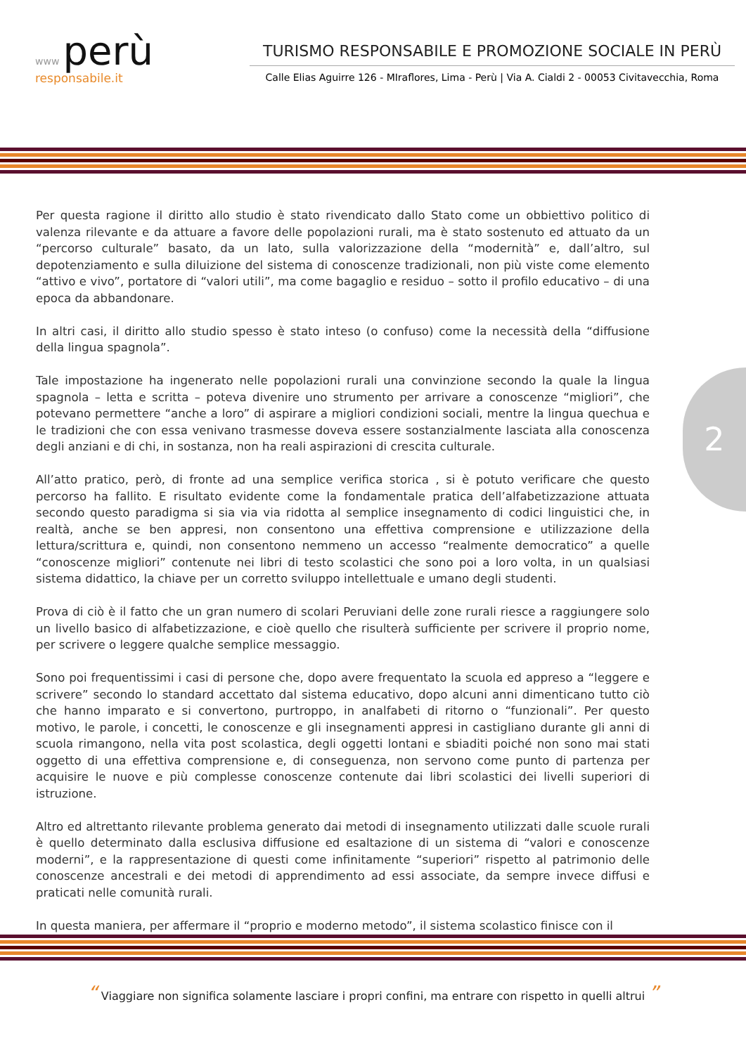www perù
responsabile.it
TURISMO RESPONSABILE E PROMOZIONE SOCIALE IN PERÙ
Calle Elias Aguirre 126 - MIraflores, Lima - Perù | Via A. Cialdi 2 - 00053 Civitavecchia, Roma
Per questa ragione il diritto allo studio è stato rivendicato dallo Stato come un obbiettivo politico di valenza rilevante e da attuare a favore delle popolazioni rurali, ma è stato sostenuto ed attuato da un “percorso culturale” basato, da un lato, sulla valorizzazione della “modernità” e, dall’altro, sul depotenziamento e sulla diluizione del sistema di conoscenze tradizionali, non più viste come elemento “attivo e vivo”, portatore di “valori utili”, ma come bagaglio e residuo – sotto il profilo educativo – di una epoca da abbandonare.
In altri casi, il diritto allo studio spesso è stato inteso (o confuso) come la necessità della “diffusione della lingua spagnola”.
Tale impostazione ha ingenerato nelle popolazioni rurali una convinzione secondo la quale la lingua spagnola – letta e scritta – poteva divenire uno strumento per arrivare a conoscenze “migliori”, che potevano permettere “anche a loro” di aspirare a migliori condizioni sociali, mentre la lingua quechua e le tradizioni che con essa venivano trasmesse doveva essere sostanzialmente lasciata alla conoscenza degli anziani e di chi, in sostanza, non ha reali aspirazioni di crescita culturale.
All’atto pratico, però, di fronte ad una semplice verifica storica , si è potuto verificare che questo percorso ha fallito. E risultato evidente come la fondamentale pratica dell’alfabetizzazione attuata secondo questo paradigma si sia via via ridotta al semplice insegnamento di codici linguistici che, in realtà, anche se ben appresi, non consentono una effettiva comprensione e utilizzazione della lettura/scrittura e, quindi, non consentono nemmeno un accesso “realmente democratico” a quelle “conoscenze migliori” contenute nei libri di testo scolastici che sono poi a loro volta, in un qualsiasi sistema didattico, la chiave per un corretto sviluppo intellettuale e umano degli studenti.
Prova di ciò è il fatto che un gran numero di scolari Peruviani delle zone rurali riesce a raggiungere solo un livello basico di alfabetizzazione, e cioè quello che risulterà sufficiente per scrivere il proprio nome, per scrivere o leggere qualche semplice messaggio.
Sono poi frequentissimi i casi di persone che, dopo avere frequentato la scuola ed appreso a “leggere e scrivere” secondo lo standard accettato dal sistema educativo, dopo alcuni anni dimenticano tutto ciò che hanno imparato e si convertono, purtroppo, in analfabeti di ritorno o “funzionali”. Per questo motivo, le parole, i concetti, le conoscenze e gli insegnamenti appresi in castigliano durante gli anni di scuola rimangono, nella vita post scolastica, degli oggetti lontani e sbiaditi poiché non sono mai stati oggetto di una effettiva comprensione e, di conseguenza, non servono come punto di partenza per acquisire le nuove e più complesse conoscenze contenute dai libri scolastici dei livelli superiori di istruzione.
Altro ed altrettanto rilevante problema generato dai metodi di insegnamento utilizzati dalle scuole rurali è quello determinato dalla esclusiva diffusione ed esaltazione di un sistema di “valori e conoscenze moderni”, e la rappresentazione di questi come infinitamente “superiori” rispetto al patrimonio delle conoscenze ancestrali e dei metodi di apprendimento ad essi associate, da sempre invece diffusi e praticati nelle comunità rurali.
In questa maniera, per affermare il “proprio e moderno metodo”, il sistema scolastico finisce con il
2
“ Viaggiare non significa solamente lasciare i propri confini, ma entrare con rispetto in quelli altrui ”